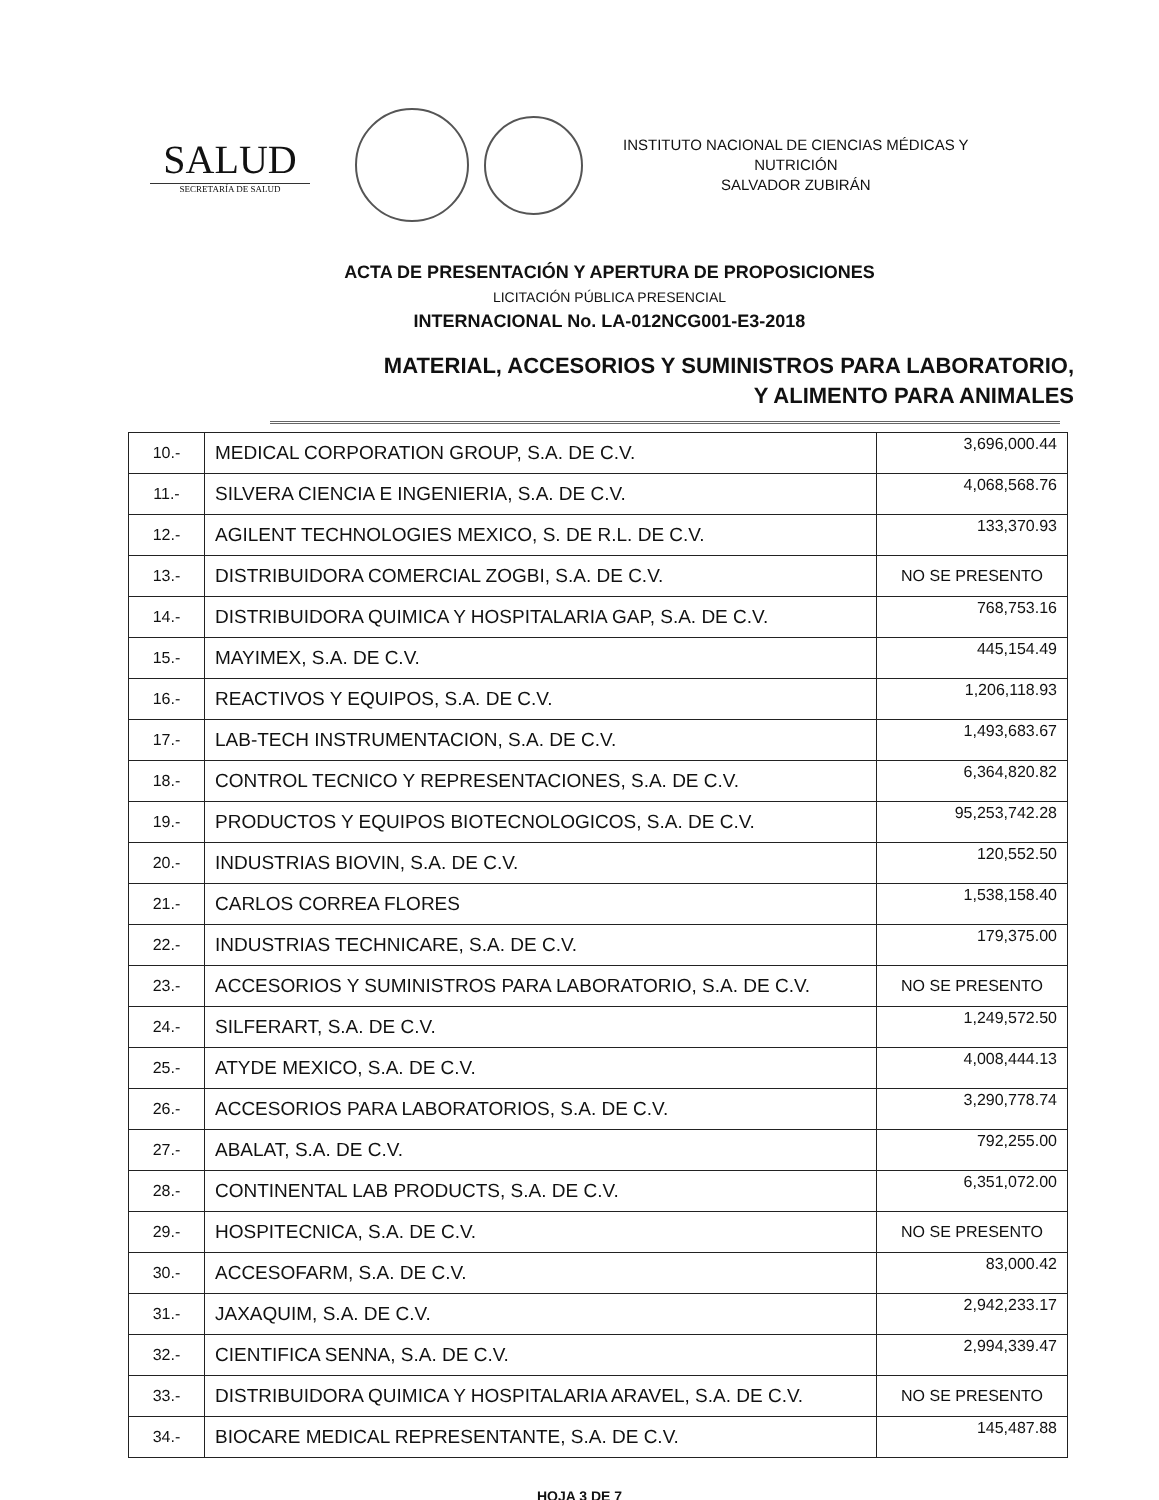SALUD
SECRETARÍA DE SALUD
INSTITUTO NACIONAL DE CIENCIAS MÉDICAS Y
NUTRICIÓN
SALVADOR ZUBIRÁN
ACTA DE PRESENTACIÓN Y APERTURA DE PROPOSICIONES
LICITACIÓN PÚBLICA PRESENCIAL
INTERNACIONAL No. LA-012NCG001-E3-2018
MATERIAL, ACCESORIOS Y SUMINISTROS PARA LABORATORIO,
Y ALIMENTO PARA ANIMALES
| 10.- | MEDICAL CORPORATION GROUP, S.A. DE C.V. | 3,696,000.44 |
| 11.- | SILVERA CIENCIA E INGENIERIA, S.A. DE C.V. | 4,068,568.76 |
| 12.- | AGILENT TECHNOLOGIES MEXICO, S. DE R.L. DE C.V. | 133,370.93 |
| 13.- | DISTRIBUIDORA COMERCIAL ZOGBI, S.A. DE C.V. | NO SE PRESENTO |
| 14.- | DISTRIBUIDORA QUIMICA Y HOSPITALARIA GAP, S.A. DE C.V. | 768,753.16 |
| 15.- | MAYIMEX, S.A. DE C.V. | 445,154.49 |
| 16.- | REACTIVOS Y EQUIPOS, S.A. DE C.V. | 1,206,118.93 |
| 17.- | LAB-TECH INSTRUMENTACION, S.A. DE C.V. | 1,493,683.67 |
| 18.- | CONTROL TECNICO Y REPRESENTACIONES, S.A. DE C.V. | 6,364,820.82 |
| 19.- | PRODUCTOS Y EQUIPOS BIOTECNOLOGICOS, S.A. DE C.V. | 95,253,742.28 |
| 20.- | INDUSTRIAS BIOVIN, S.A. DE C.V. | 120,552.50 |
| 21.- | CARLOS CORREA FLORES | 1,538,158.40 |
| 22.- | INDUSTRIAS TECHNICARE, S.A. DE C.V. | 179,375.00 |
| 23.- | ACCESORIOS Y SUMINISTROS PARA LABORATORIO, S.A. DE C.V. | NO SE PRESENTO |
| 24.- | SILFERART, S.A. DE C.V. | 1,249,572.50 |
| 25.- | ATYDE MEXICO, S.A. DE C.V. | 4,008,444.13 |
| 26.- | ACCESORIOS PARA LABORATORIOS, S.A. DE C.V. | 3,290,778.74 |
| 27.- | ABALAT, S.A. DE C.V. | 792,255.00 |
| 28.- | CONTINENTAL LAB PRODUCTS, S.A. DE C.V. | 6,351,072.00 |
| 29.- | HOSPITECNICA, S.A. DE C.V. | NO SE PRESENTO |
| 30.- | ACCESOFARM, S.A. DE C.V. | 83,000.42 |
| 31.- | JAXAQUIM, S.A. DE C.V. | 2,942,233.17 |
| 32.- | CIENTIFICA SENNA, S.A. DE C.V. | 2,994,339.47 |
| 33.- | DISTRIBUIDORA QUIMICA Y HOSPITALARIA ARAVEL, S.A. DE C.V. | NO SE PRESENTO |
| 34.- | BIOCARE MEDICAL REPRESENTANTE, S.A. DE C.V. | 145,487.88 |
HOJA 3 DE 7